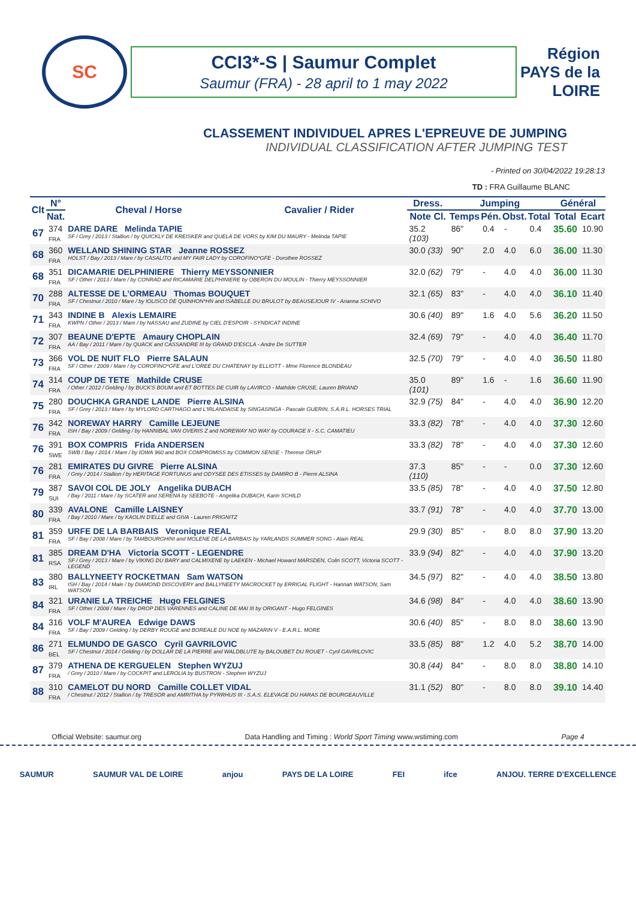SC
CCI3*-S | Saumur Complet
Saumur (FRA) - 28 april to 1 may 2022
Région
PAYS de la
LOIRE
CLASSEMENT INDIVIDUEL APRES L'EPREUVE DE JUMPING
INDIVIDUAL CLASSIFICATION AFTER JUMPING TEST
- Printed on 30/04/2022 19:28:13
TD : FRA Guillaume BLANC
| Clt | N° | Cheval / Horse | Cavalier / Rider | Dress. | Jumping | | | | Général | |
| --- | --- | --- | --- | --- | --- | --- | --- | --- | --- | --- |
| | Nat. | | | Note Cl. | Temps | Pén. | Obst. | Total | Total | Ecart |
| 67 | 374 FRA | DARE DARE Melinda TAPIE SF / Grey / 2013 / Stallion / by QUICKLY DE KREISKER and QUELA DE VORS by KIM DU MAURY - Melinda TAPIE | | 35.2 (103) | 86" | 0.4 | - | 0.4 | 35.60 | 10.90 |
| 68 | 360 FRA | WELLAND SHINING STAR Jeanne ROSSEZ HOLST / Bay / 2013 / Mare / by CASALITO and MY FAIR LADY by COROFINO*GFE - Dorothee ROSSEZ | | 30.0 (33) | 90" | 2.0 | 4.0 | 6.0 | 36.00 | 11.30 |
| 68 | 351 FRA | DICAMARIE DELPHINIERE Thierry MEYSSONNIER SF / Other / 2013 / Mare / by CONRAD and RICAMARIE DELPHINIERE by OBERON DU MOULIN - Thierry MEYSSONNIER | | 32.0 (62) | 79" | - | 4.0 | 4.0 | 36.00 | 11.30 |
| 70 | 288 FRA | ALTESSE DE L'ORMEAU Thomas BOUQUET SF / Chestnut / 2010 / Mare / by IOLISCO DE QUINHON*HN and ISABELLE DU BRULOT by BEAUSEJOUR IV - Arianna SCHIVO | | 32.1 (65) | 83" | - | 4.0 | 4.0 | 36.10 | 11.40 |
| 71 | 343 FRA | INDINE B Alexis LEMAIRE KWPN / Other / 2013 / Mare / by NASSAU and ZUDINE by CIEL D'ESPOIR - SYNDICAT INDINE | | 30.6 (40) | 89" | 1.6 | 4.0 | 5.6 | 36.20 | 11.50 |
| 72 | 307 FRA | BEAUNE D'EPTE Amaury CHOPLAIN AA / Bay / 2011 / Mare / by QUACK and CASSANDRE III by GRAND D'ESCLA - Andre De SUTTER | | 32.4 (69) | 79" | - | 4.0 | 4.0 | 36.40 | 11.70 |
| 73 | 366 FRA | VOL DE NUIT FLO Pierre SALAUN SF / Other / 2009 / Mare / by COROFINO*GFE and L'OREE DU CHATENAY by ELLIOTT - Mme Florence BLONDEAU | | 32.5 (70) | 79" | - | 4.0 | 4.0 | 36.50 | 11.80 |
| 74 | 314 FRA | COUP DE TETE Mathilde CRUSE / Other / 2012 / Gelding / by BUCK'S BOUM and ET BOTTES DE CUIR by LAVIRCO - Mathilde CRUSE, Lauren BRIAND | | 35.0 (101) | 89" | 1.6 | - | 1.6 | 36.60 | 11.90 |
| 75 | 280 FRA | DOUCHKA GRANDE LANDE Pierre ALSINA SF / Grey / 2013 / Mare / by MYLORD CARTHAGO and L'IRLANDAISE by SINGASINGA - Pascale GUERIN, S.A.R.L. HORSES TRIAL | | 32.9 (75) | 84" | - | 4.0 | 4.0 | 36.90 | 12.20 |
| 76 | 342 FRA | NOREWAY HARRY Camille LEJEUNE ISH / Bay / 2009 / Gelding / by HANNIBAL VAN OVERIS Z and NOREWAY NO WAY by COURAGE II - S.C. CAMATIEU | | 33.3 (82) | 78" | - | 4.0 | 4.0 | 37.30 | 12.60 |
| 76 | 391 SWE | BOX COMPRIS Frida ANDERSEN SWB / Bay / 2014 / Mare / by IOWA 960 and BOX COMPROMISS by COMMON SENSE - Therese ÖRUP | | 33.3 (82) | 78" | - | 4.0 | 4.0 | 37.30 | 12.60 |
| 76 | 281 FRA | EMIRATES DU GIVRE Pierre ALSINA / Grey / 2014 / Stallion / by HERITAGE FORTUNUS and ODYSEE DES ETISSES by DAMIRO B - Pierre ALSINA | | 37.3 (110) | 85" | - | - | 0.0 | 37.30 | 12.60 |
| 79 | 387 SUI | SAVOI COL DE JOLY Angelika DUBACH / Bay / 2011 / Mare / by SCATER and SERENA by SEEBOTE - Angelika DUBACH, Karin SCHILD | | 33.5 (85) | 78" | - | 4.0 | 4.0 | 37.50 | 12.80 |
| 80 | 339 FRA | AVALONE Camille LAISNEY / Bay / 2010 / Mare / by KAOLIN D'ELLE and GIVA - Lauren PRIGNITZ | | 33.7 (91) | 78" | - | 4.0 | 4.0 | 37.70 | 13.00 |
| 81 | 359 FRA | URFE DE LA BARBAIS Veronique REAL SF / Bay / 2008 / Mare / by TAMBOURGHINI and MOLENE DE LA BARBAIS by YARLANDS SUMMER SONG - Alain REAL | | 29.9 (30) | 85" | - | 8.0 | 8.0 | 37.90 | 13.20 |
| 81 | 385 RSA | DREAM D'HA Victoria SCOTT - LEGENDRE SF / Grey / 2013 / Mare / by VIKING DU BARY and CALMIXENE by LAEKEN - Michael Howard MARSDEN, Colin SCOTT, Victoria SCOTT - LEGEND | | 33.9 (94) | 82" | - | 4.0 | 4.0 | 37.90 | 13.20 |
| 83 | 380 IRL | BALLYNEETY ROCKETMAN Sam WATSON ISH / Bay / 2014 / Male / by DIAMOND DISCOVERY and BALLYNEETY MACROCKET by ERRIGAL FLIGHT - Hannah WATSON, Sam WATSON | | 34.5 (97) | 82" | - | 4.0 | 4.0 | 38.50 | 13.80 |
| 84 | 321 FRA | URANIE LA TREICHE Hugo FELGINES SF / Other / 2008 / Mare / by DROP DES VARENNES and CALINE DE MAI III by ORIGANT - Hugo FELGINES | | 34.6 (98) | 84" | - | 4.0 | 4.0 | 38.60 | 13.90 |
| 84 | 316 FRA | VOLF M'AUREA Edwige DAWS SF / Bay / 2009 / Gelding / by DERBY ROUGE and BOREALE DU NOE by MAZARIN V - E.A.R.L. MORE | | 30.6 (40) | 85" | - | 8.0 | 8.0 | 38.60 | 13.90 |
| 86 | 271 BEL | ELMUNDO DE GASCO Cyril GAVRILOVIC SF / Chestnut / 2014 / Gelding / by DOLLAR DE LA PIERRE and WALDBLUTE by BALOUBET DU ROUET - Cyril GAVRILOVIC | | 33.5 (85) | 88" | 1.2 | 4.0 | 5.2 | 38.70 | 14.00 |
| 87 | 379 FRA | ATHENA DE KERGUELEN Stephen WYZUJ / Grey / 2010 / Mare / by COCKPIT and LEROLIA by BUSTRON - Stephen WYZUJ | | 30.8 (44) | 84" | - | 8.0 | 8.0 | 38.80 | 14.10 |
| 88 | 310 FRA | CAMELOT DU NORD Camille COLLET VIDAL / Chestnut / 2012 / Stallion / by TRESOR and AMRITHA by PYRRHUS III - S.A.S. ELEVAGE DU HARAS DE BOURGEAUVILLE | | 31.1 (52) | 80" | - | 8.0 | 8.0 | 39.10 | 14.40 |
Official Website: saumur.org Data Handling and Timing : World Sport Timing www.wstiming.com Page 4
SAUMUR SAUMUR VAL DE LOIRE anjou PAYS DE LA LOIRE FEI ifce ANJOU. TERRE D'EXCELLENCE